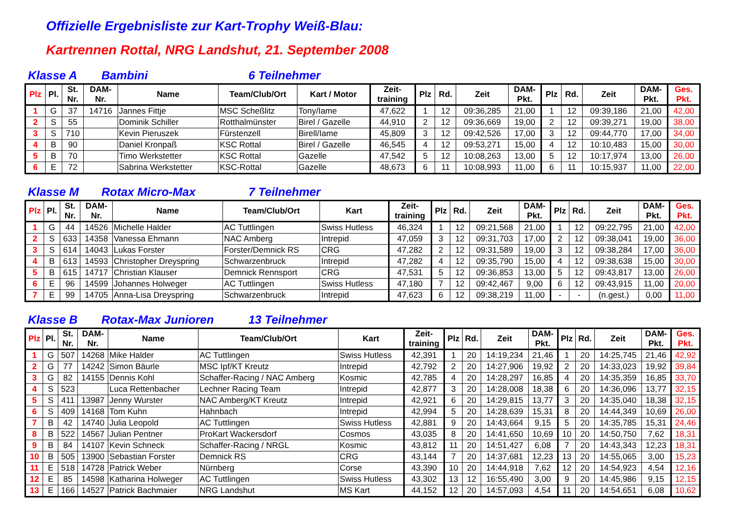Offizielle Ergebnisliste zur Kart-Trophy Weiß-Blau:
Kartrennen Rottal, NRG Landshut, 21. September 2008
Klasse A Bambini 6 Teilnehmer
| Plz | Pl. | St. Nr. | DAM- Nr. | Name | Team/Club/Ort | Kart / Motor | Zeit- training | Plz | Rd. | Zeit | DAM- Pkt. | Plz | Rd. | Zeit | DAM- Pkt. | Ges. Pkt. |
| --- | --- | --- | --- | --- | --- | --- | --- | --- | --- | --- | --- | --- | --- | --- | --- | --- |
| 1 | G | 37 | 14716 | Jannes Fittje | MSC Scheßlitz | Tony/Iame | 47,622 | 1 | 12 | 09:36,285 | 21,00 | 1 | 12 | 09:39,186 | 21,00 | 42,00 |
| 2 | S | 55 | | Dominik Schiller | Rotthalmünster | Birel / Gazelle | 44,910 | 2 | 12 | 09:36,669 | 19,00 | 2 | 12 | 09:39,271 | 19,00 | 38,00 |
| 3 | S | 710 | | Kevin Pieruszek | Fürstenzell | Birell/Iame | 45,809 | 3 | 12 | 09:42,526 | 17,00 | 3 | 12 | 09:44,770 | 17,00 | 34,00 |
| 4 | B | 90 | | Daniel Kronpaß | KSC Rottal | Birel / Gazelle | 46,545 | 4 | 12 | 09:53,271 | 15,00 | 4 | 12 | 10:10,483 | 15,00 | 30,00 |
| 5 | B | 70 | | Timo Werkstetter | KSC Rottal | Gazelle | 47,542 | 5 | 12 | 10:08,263 | 13,00 | 5 | 12 | 10:17,974 | 13,00 | 26,00 |
| 6 | E | 72 | | Sabrina Werkstetter | KSC-Rottal | Gazelle | 48,673 | 6 | 11 | 10:08,993 | 11,00 | 6 | 11 | 10:15,937 | 11,00 | 22,00 |
Klasse M Rotax Micro-Max 7 Teilnehmer
| Plz | Pl. | St. Nr. | DAM- Nr. | Name | Team/Club/Ort | Kart | Zeit- training | Plz | Rd. | Zeit | DAM- Pkt. | Plz | Rd. | Zeit | DAM- Pkt. | Ges. Pkt. |
| --- | --- | --- | --- | --- | --- | --- | --- | --- | --- | --- | --- | --- | --- | --- | --- | --- |
| 1 | G | 44 | 14526 | Michelle Halder | AC Tuttlingen | Swiss Hutless | 46,324 | 1 | 12 | 09:21,568 | 21,00 | 1 | 12 | 09:22,795 | 21,00 | 42,00 |
| 2 | S | 633 | 14358 | Vanessa Ehmann | NAC Amberg | Intrepid | 47,059 | 3 | 12 | 09:31,703 | 17,00 | 2 | 12 | 09:38,041 | 19,00 | 36,00 |
| 3 | S | 614 | 14043 | Lukas Forster | Forster/Demnick RS | CRG | 47,282 | 2 | 12 | 09:31,589 | 19,00 | 3 | 12 | 09:38,284 | 17,00 | 36,00 |
| 4 | B | 613 | 14593 | Christopher Dreyspring | Schwarzenbruck | Intrepid | 47,282 | 4 | 12 | 09:35,790 | 15,00 | 4 | 12 | 09:38,638 | 15,00 | 30,00 |
| 5 | B | 615 | 14717 | Christian Klauser | Demnick Rennsport | CRG | 47,531 | 5 | 12 | 09:36,853 | 13,00 | 5 | 12 | 09:43,817 | 13,00 | 26,00 |
| 6 | E | 96 | 14599 | Johannes Holweger | AC Tuttlingen | Swiss Hutless | 47,180 | 7 | 12 | 09:42,467 | 9,00 | 6 | 12 | 09:43,915 | 11,00 | 20,00 |
| 7 | E | 99 | 14705 | Anna-Lisa Dreyspring | Schwarzenbruck | Intrepid | 47,623 | 6 | 12 | 09:38,219 | 11,00 | - | - | (n.gest.) | 0,00 | 11,00 |
Klasse B Rotax-Max Junioren 13 Teilnehmer
| Plz | Pl. | St. Nr. | DAM- Nr. | Name | Team/Club/Ort | Kart | Zeit- training | Plz | Rd. | Zeit | DAM- Pkt. | Plz | Rd. | Zeit | DAM- Pkt. | Ges. Pkt. |
| --- | --- | --- | --- | --- | --- | --- | --- | --- | --- | --- | --- | --- | --- | --- | --- | --- |
| 1 | G | 507 | 14268 | Mike Halder | AC Tuttlingen | Swiss Hutless | 42,391 | 1 | 20 | 14:19,234 | 21,46 | 1 | 20 | 14:25,745 | 21,46 | 42,92 |
| 2 | G | 77 | 14242 | Simon Bäurle | MSC Ipf/KT Kreutz | Intrepid | 42,792 | 2 | 20 | 14:27,906 | 19,92 | 2 | 20 | 14:33,023 | 19,92 | 39,84 |
| 3 | G | 82 | 14155 | Dennis Kohl | Schaffer-Racing / NAC Amberg | Kosmic | 42,785 | 4 | 20 | 14:28,297 | 16,85 | 4 | 20 | 14:35,359 | 16,85 | 33,70 |
| 4 | S | 523 | | Luca Rettenbacher | Lechner Racing Team | Intrepid | 42,877 | 3 | 20 | 14:28,008 | 18,38 | 6 | 20 | 14:36,096 | 13,77 | 32,15 |
| 5 | S | 411 | 13987 | Jenny Wurster | NAC Amberg/KT Kreutz | Intrepid | 42,921 | 6 | 20 | 14:29,815 | 13,77 | 3 | 20 | 14:35,040 | 18,38 | 32,15 |
| 6 | S | 409 | 14168 | Tom Kuhn | Hahnbach | Intrepid | 42,994 | 5 | 20 | 14:28,639 | 15,31 | 8 | 20 | 14:44,349 | 10,69 | 26,00 |
| 7 | B | 42 | 14740 | Julia Leopold | AC Tuttlingen | Swiss Hutless | 42,881 | 9 | 20 | 14:43,664 | 9,15 | 5 | 20 | 14:35,785 | 15,31 | 24,46 |
| 8 | B | 522 | 14567 | Julian Pentner | ProKart Wackersdorf | Cosmos | 43,035 | 8 | 20 | 14:41,650 | 10,69 | 10 | 20 | 14:50,750 | 7,62 | 18,31 |
| 9 | B | 84 | 14107 | Kevin Schneck | Schaffer-Racing / NRGL | Kosmic | 43,812 | 11 | 20 | 14:51,427 | 6,08 | 7 | 20 | 14:43,343 | 12,23 | 18,31 |
| 10 | B | 505 | 13900 | Sebastian Forster | Demnick RS | CRG | 43,144 | 7 | 20 | 14:37,681 | 12,23 | 13 | 20 | 14:55,065 | 3,00 | 15,23 |
| 11 | E | 518 | 14728 | Patrick Weber | Nürnberg | Corse | 43,390 | 10 | 20 | 14:44,918 | 7,62 | 12 | 20 | 14:54,923 | 4,54 | 12,16 |
| 12 | E | 85 | 14598 | Katharina Holweger | AC Tuttlingen | Swiss Hutless | 43,302 | 13 | 12 | 16:55,490 | 3,00 | 9 | 20 | 14:45,986 | 9,15 | 12,15 |
| 13 | E | 166 | 14527 | Patrick Bachmaier | NRG Landshut | MS Kart | 44,152 | 12 | 20 | 14:57,093 | 4,54 | 11 | 20 | 14:54,651 | 6,08 | 10,62 |